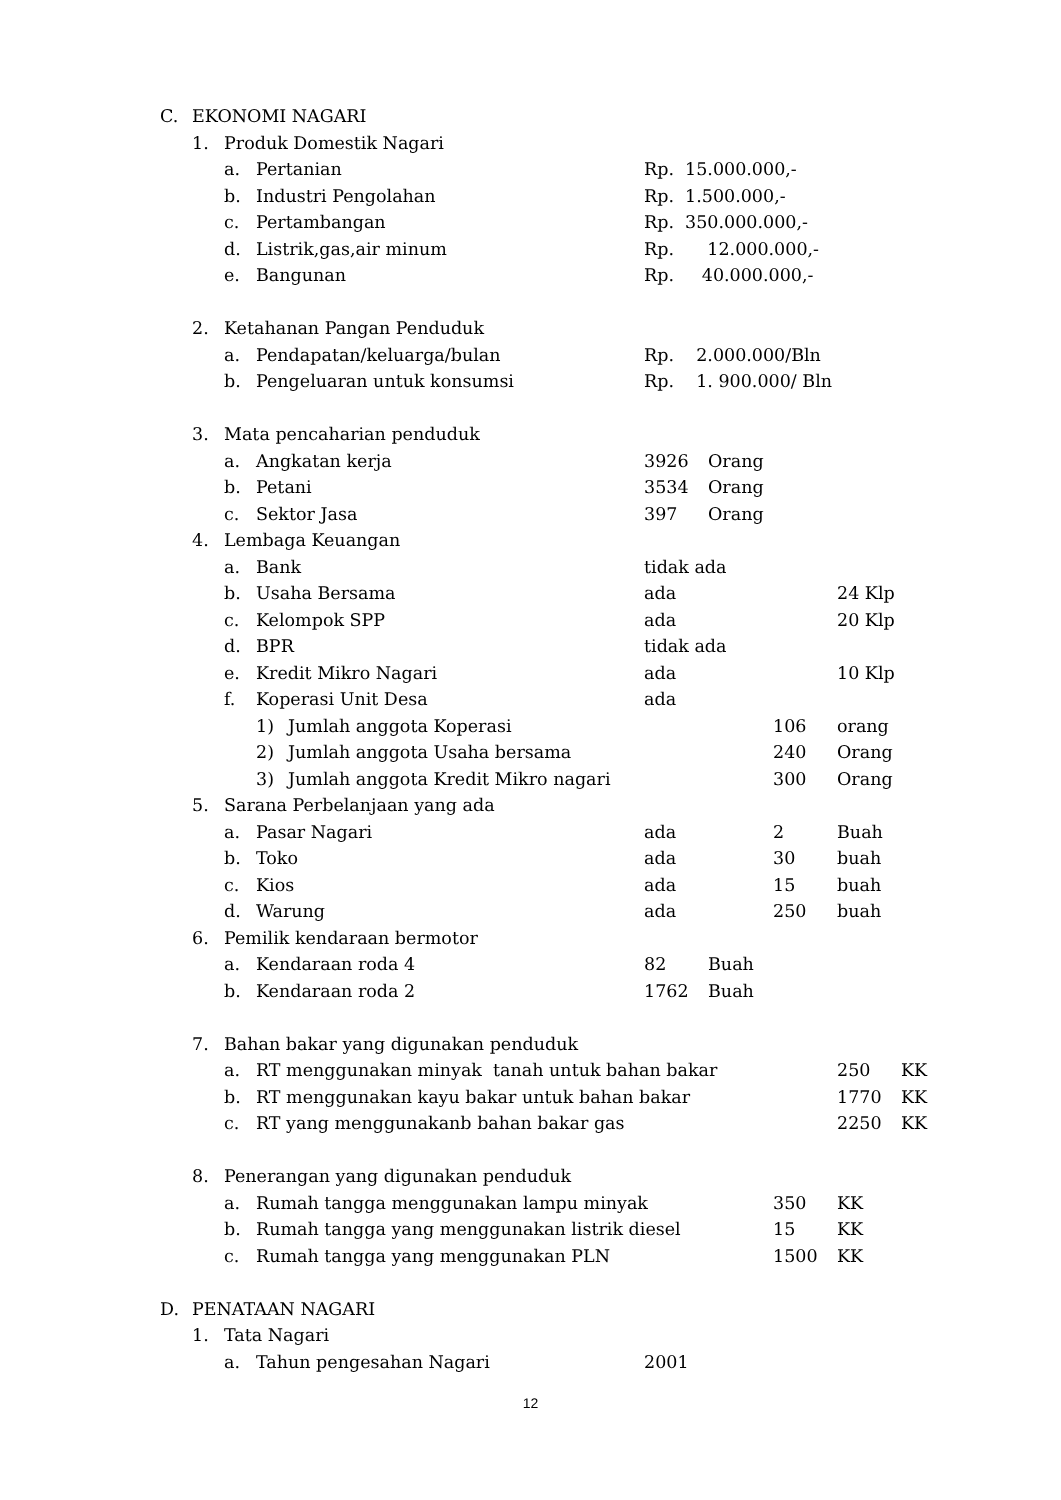C. EKONOMI NAGARI
1. Produk Domestik Nagari
a. Pertanian Rp. 15.000.000,-
b. Industri Pengolahan Rp. 1.500.000,-
c. Pertambangan Rp. 350.000.000,-
d. Listrik,gas,air minum Rp. 12.000.000,-
e. Bangunan Rp. 40.000.000,-
2. Ketahanan Pangan Penduduk
a. Pendapatan/keluarga/bulan Rp. 2.000.000/Bln
b. Pengeluaran untuk konsumsi Rp. 1. 900.000/ Bln
3. Mata pencaharian penduduk
a. Angkatan kerja 3926 Orang
b. Petani 3534 Orang
c. Sektor Jasa 397 Orang
4. Lembaga Keuangan
a. Bank tidak ada
b. Usaha Bersama ada 24 Klp
c. Kelompok SPP ada 20 Klp
d. BPR tidak ada
e. Kredit Mikro Nagari ada 10 Klp
f. Koperasi Unit Desa ada
1) Jumlah anggota Koperasi 106 orang
2) Jumlah anggota Usaha bersama 240 Orang
3) Jumlah anggota Kredit Mikro nagari 300 Orang
5. Sarana Perbelanjaan yang ada
a. Pasar Nagari ada 2 Buah
b. Toko ada 30 buah
c. Kios ada 15 buah
d. Warung ada 250 buah
6. Pemilik kendaraan bermotor
a. Kendaraan roda 4 82 Buah
b. Kendaraan roda 2 1762 Buah
7. Bahan bakar yang digunakan penduduk
a. RT menggunakan minyak tanah untuk bahan bakar 250 KK
b. RT menggunakan kayu bakar untuk bahan bakar 1770 KK
c. RT yang menggunakanb bahan bakar gas 2250 KK
8. Penerangan yang digunakan penduduk
a. Rumah tangga menggunakan lampu minyak 350 KK
b. Rumah tangga yang menggunakan listrik diesel 15 KK
c. Rumah tangga yang menggunakan PLN 1500 KK
D. PENATAAN NAGARI
1. Tata Nagari
a. Tahun pengesahan Nagari 2001
12